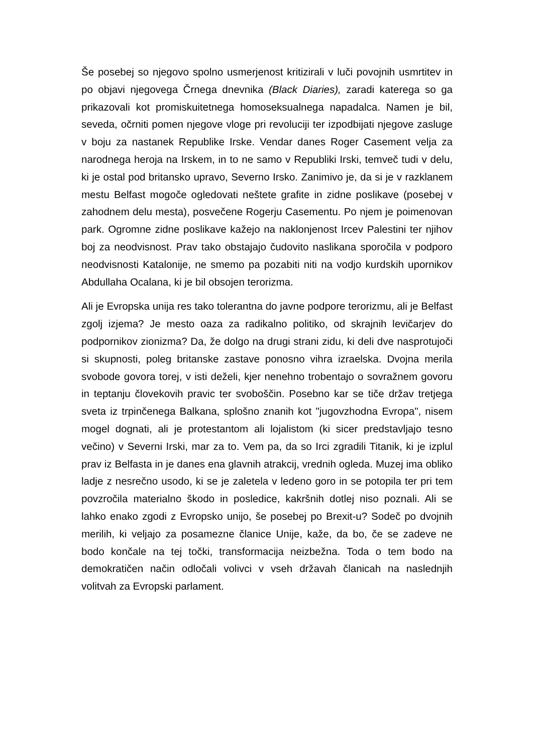Še posebej so njegovo spolno usmerjenost kritizirali v luči povojnih usmrtitev in po objavi njegovega Črnega dnevnika (Black Diaries), zaradi katerega so ga prikazovali kot promiskuitetnega homoseksualnega napadalca. Namen je bil, seveda, očrniti pomen njegove vloge pri revoluciji ter izpodbijati njegove zasluge v boju za nastanek Republike Irske. Vendar danes Roger Casement velja za narodnega heroja na Irskem, in to ne samo v Republiki Irski, temveč tudi v delu, ki je ostal pod britansko upravo, Severno Irsko. Zanimivo je, da si je v razklanem mestu Belfast mogoče ogledovati neštete grafite in zidne poslikave (posebej v zahodnem delu mesta), posvečene Rogerju Casementu. Po njem je poimenovan park. Ogromne zidne poslikave kažejo na naklonjenost Ircev Palestini ter njihov boj za neodvisnost. Prav tako obstajajo čudovito naslikana sporočila v podporo neodvisnosti Katalonije, ne smemo pa pozabiti niti na vodjo kurdskih upornikov Abdullaha Ocalana, ki je bil obsojen terorizma.
Ali je Evropska unija res tako tolerantna do javne podpore terorizmu, ali je Belfast zgolj izjema? Je mesto oaza za radikalno politiko, od skrajnih levičarjev do podpornikov zionizma? Da, že dolgo na drugi strani zidu, ki deli dve nasprotujoči si skupnosti, poleg britanske zastave ponosno vihra izraelska. Dvojna merila svobode govora torej, v isti deželi, kjer nenehno trobentajo o sovražnem govoru in teptanju človekovih pravic ter svoboščin. Posebno kar se tiče držav tretjega sveta iz trpinčenega Balkana, splošno znanih kot "jugovzhodna Evropa", nisem mogel dognati, ali je protestantom ali lojalistom (ki sicer predstavljajo tesno večino) v Severni Irski, mar za to. Vem pa, da so Irci zgradili Titanik, ki je izplul prav iz Belfasta in je danes ena glavnih atrakcij, vrednih ogleda. Muzej ima obliko ladje z nesrečno usodo, ki se je zaletela v ledeno goro in se potopila ter pri tem povzročila materialno škodo in posledice, kakršnih dotlej niso poznali. Ali se lahko enako zgodi z Evropsko unijo, še posebej po Brexit-u? Sodeč po dvojnih merilih, ki veljajo za posamezne članice Unije, kaže, da bo, če se zadeve ne bodo končale na tej točki, transformacija neizbežna. Toda o tem bodo na demokratičen način odločali volivci v vseh državah članicah na naslednjih volitvah za Evropski parlament.